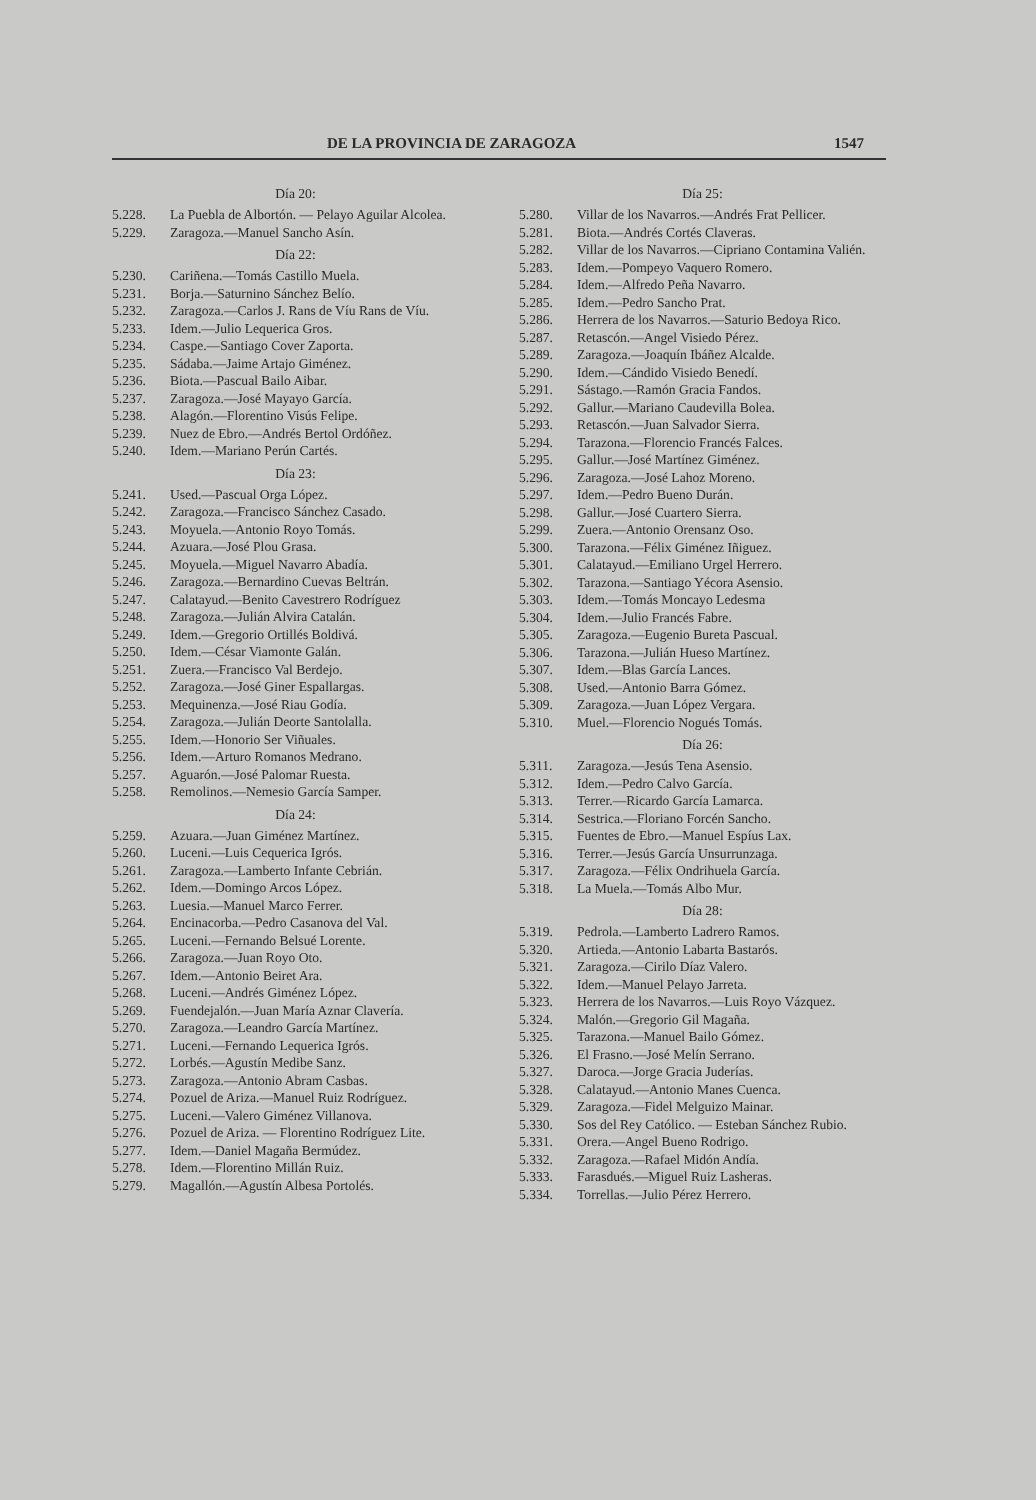DE LA PROVINCIA DE ZARAGOZA 1547
Día 20:
5.228. La Puebla de Albortón. — Pelayo Aguilar Alcolea.
5.229. Zaragoza.—Manuel Sancho Asín.
Día 22:
5.230. Cariñena.—Tomás Castillo Muela.
5.231. Borja.—Saturnino Sánchez Belío.
5.232. Zaragoza.—Carlos J. Rans de Víu Rans de Víu.
5.233. Idem.—Julio Lequerica Gros.
5.234. Caspe.—Santiago Cover Zaporta.
5.235. Sádaba.—Jaime Artajo Giménez.
5.236. Biota.—Pascual Bailo Aibar.
5.237. Zaragoza.—José Mayayo García.
5.238. Alagón.—Florentino Visús Felipe.
5.239. Nuez de Ebro.—Andrés Bertol Ordóñez.
5.240. Idem.—Mariano Perún Cartés.
Día 23:
5.241. Used.—Pascual Orga López.
5.242. Zaragoza.—Francisco Sánchez Casado.
5.243. Moyuela.—Antonio Royo Tomás.
5.244. Azuara.—José Plou Grasa.
5.245. Moyuela.—Miguel Navarro Abadía.
5.246. Zaragoza.—Bernardino Cuevas Beltrán.
5.247. Calatayud.—Benito Cavestrero Rodríguez
5.248. Zaragoza.—Julián Alvira Catalán.
5.249. Idem.—Gregorio Ortillés Boldivá.
5.250. Idem.—César Viamonte Galán.
5.251. Zuera.—Francisco Val Berdejo.
5.252. Zaragoza.—José Giner Espallargas.
5.253. Mequinenza.—José Riau Godía.
5.254. Zaragoza.—Julián Deorte Santolalla.
5.255. Idem.—Honorio Ser Viñuales.
5.256. Idem.—Arturo Romanos Medrano.
5.257. Aguarón.—José Palomar Ruesta.
5.258. Remolinos.—Nemesio García Samper.
Día 24:
5.259. Azuara.—Juan Giménez Martínez.
5.260. Luceni.—Luis Cequerica Igrós.
5.261. Zaragoza.—Lamberto Infante Cebrián.
5.262. Idem.—Domingo Arcos López.
5.263. Luesia.—Manuel Marco Ferrer.
5.264. Encinacorba.—Pedro Casanova del Val.
5.265. Luceni.—Fernando Belsué Lorente.
5.266. Zaragoza.—Juan Royo Oto.
5.267. Idem.—Antonio Beiret Ara.
5.268. Luceni.—Andrés Giménez López.
5.269. Fuendejalón.—Juan María Aznar Clavería.
5.270. Zaragoza.—Leandro García Martínez.
5.271. Luceni.—Fernando Lequerica Igrós.
5.272. Lorbés.—Agustín Medibe Sanz.
5.273. Zaragoza.—Antonio Abram Casbas.
5.274. Pozuel de Ariza.—Manuel Ruiz Rodríguez.
5.275. Luceni.—Valero Giménez Villanova.
5.276. Pozuel de Ariza. — Florentino Rodríguez Lite.
5.277. Idem.—Daniel Magaña Bermúdez.
5.278. Idem.—Florentino Millán Ruiz.
5.279. Magallón.—Agustín Albesa Portolés.
Día 25:
5.280. Villar de los Navarros.—Andrés Frat Pellicer.
5.281. Biota.—Andrés Cortés Claveras.
5.282. Villar de los Navarros.—Cipriano Contamina Valién.
5.283. Idem.—Pompeyo Vaquero Romero.
5.284. Idem.—Alfredo Peña Navarro.
5.285. Idem.—Pedro Sancho Prat.
5.286. Herrera de los Navarros.—Saturio Bedoya Rico.
5.287. Retascón.—Angel Visiedo Pérez.
5.289. Zaragoza.—Joaquín Ibáñez Alcalde.
5.290. Idem.—Cándido Visiedo Benedí.
5.291. Sástago.—Ramón Gracia Fandos.
5.292. Gallur.—Mariano Caudevilla Bolea.
5.293. Retascón.—Juan Salvador Sierra.
5.294. Tarazona.—Florencio Francés Falces.
5.295. Gallur.—José Martínez Giménez.
5.296. Zaragoza.—José Lahoz Moreno.
5.297. Idem.—Pedro Bueno Durán.
5.298. Gallur.—José Cuartero Sierra.
5.299. Zuera.—Antonio Orensanz Oso.
5.300. Tarazona.—Félix Giménez Iñiguez.
5.301. Calatayud.—Emiliano Urgel Herrero.
5.302. Tarazona.—Santiago Yécora Asensio.
5.303. Idem.—Tomás Moncayo Ledesma
5.304. Idem.—Julio Francés Fabre.
5.305. Zaragoza.—Eugenio Bureta Pascual.
5.306. Tarazona.—Julián Hueso Martínez.
5.307. Idem.—Blas García Lances.
5.308. Used.—Antonio Barra Gómez.
5.309. Zaragoza.—Juan López Vergara.
5.310. Muel.—Florencio Nogués Tomás.
Día 26:
5.311. Zaragoza.—Jesús Tena Asensio.
5.312. Idem.—Pedro Calvo García.
5.313. Terrer.—Ricardo García Lamarca.
5.314. Sestrica.—Floriano Forcén Sancho.
5.315. Fuentes de Ebro.—Manuel Espíus Lax.
5.316. Terrer.—Jesús García Unsurrunzaga.
5.317. Zaragoza.—Félix Ondrihuela García.
5.318. La Muela.—Tomás Albo Mur.
Día 28:
5.319. Pedrola.—Lamberto Ladrero Ramos.
5.320. Artieda.—Antonio Labarta Bastarós.
5.321. Zaragoza.—Cirilo Díaz Valero.
5.322. Idem.—Manuel Pelayo Jarreta.
5.323. Herrera de los Navarros.—Luis Royo Vázquez.
5.324. Malón.—Gregorio Gil Magaña.
5.325. Tarazona.—Manuel Bailo Gómez.
5.326. El Frasno.—José Melín Serrano.
5.327. Daroca.—Jorge Gracia Juderías.
5.328. Calatayud.—Antonio Manes Cuenca.
5.329. Zaragoza.—Fidel Melguizo Mainar.
5.330. Sos del Rey Católico. — Esteban Sánchez Rubio.
5.331. Orera.—Angel Bueno Rodrigo.
5.332. Zaragoza.—Rafael Midón Andía.
5.333. Farasdués.—Miguel Ruiz Lasheras.
5.334. Torrellas.—Julio Pérez Herrero.